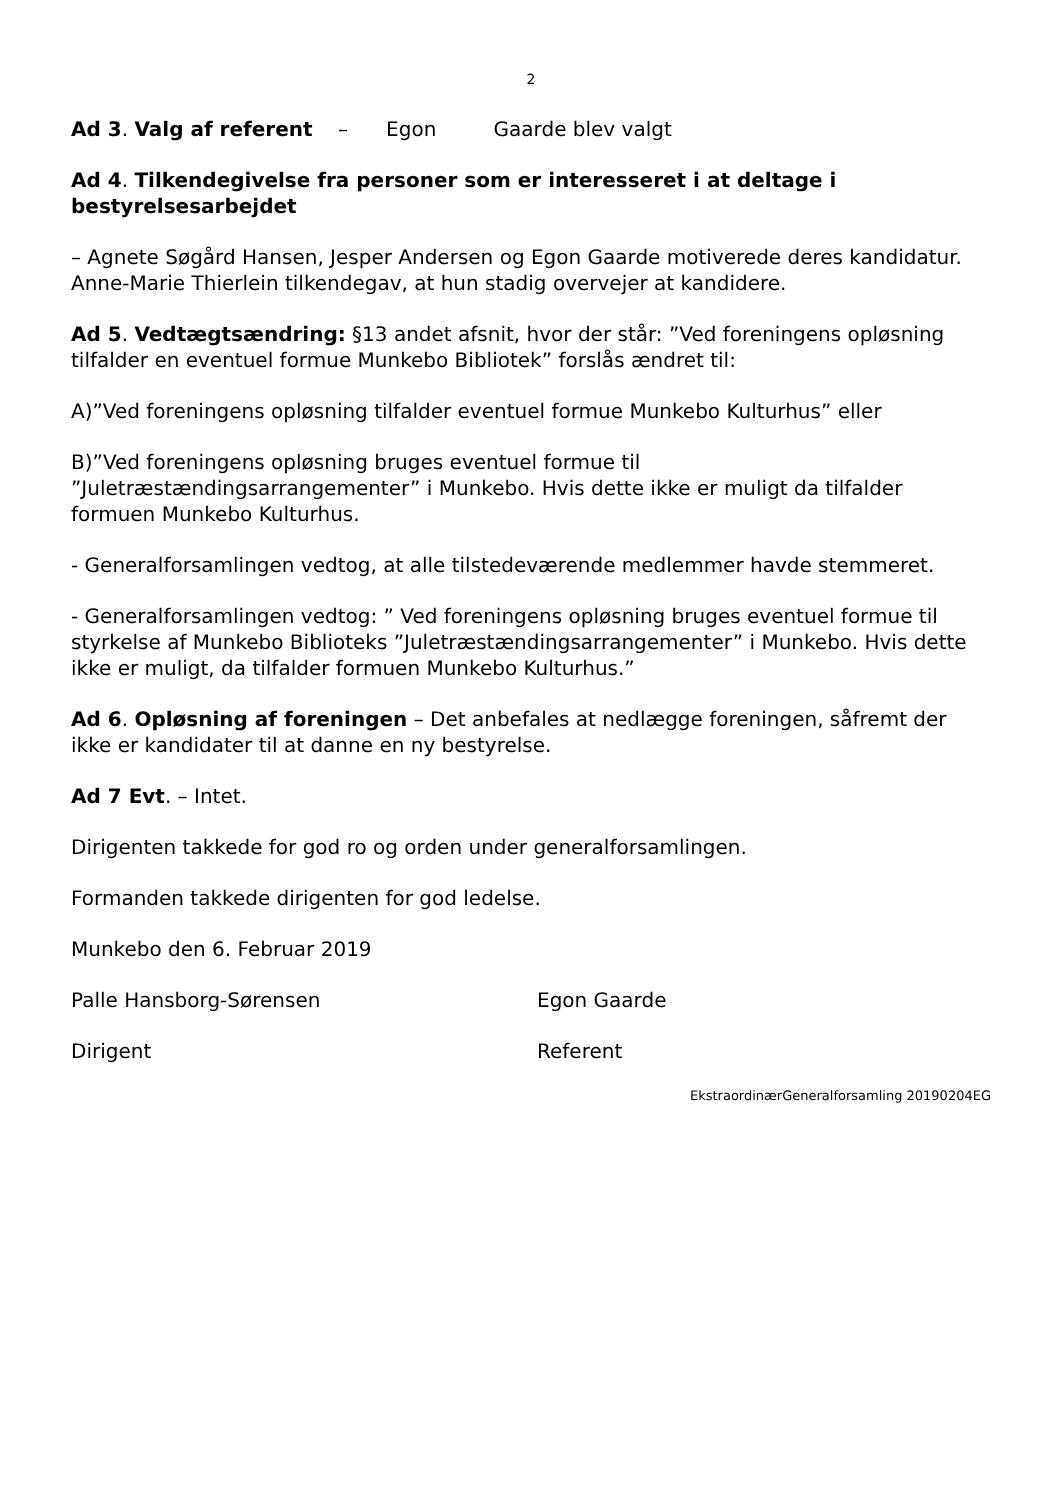2
Ad 3. Valg af referent – Egon Gaarde blev valgt
Ad 4. Tilkendegivelse fra personer som er interesseret i at deltage i bestyrelsesarbejdet
– Agnete Søgård Hansen, Jesper Andersen og Egon Gaarde motiverede deres kandidatur. Anne-Marie Thierlein tilkendegav, at hun stadig overvejer at kandidere.
Ad 5. Vedtægtsændring: §13 andet afsnit, hvor der står: ”Ved foreningens opløsning tilfalder en eventuel formue Munkebo Bibliotek” forslås ændret til:
A)”Ved foreningens opløsning tilfalder eventuel formue Munkebo Kulturhus” eller
B)”Ved foreningens opløsning bruges eventuel formue til ”Juletræstændingsarrangementer” i Munkebo. Hvis dette ikke er muligt da tilfalder formuen Munkebo Kulturhus.
- Generalforsamlingen vedtog, at alle tilstedeværende medlemmer havde stemmeret.
- Generalforsamlingen vedtog: ” Ved foreningens opløsning bruges eventuel formue til styrkelse af Munkebo Biblioteks ”Juletræstændingsarrangementer” i Munkebo. Hvis dette ikke er muligt, da tilfalder formuen Munkebo Kulturhus.”
Ad 6. Opløsning af foreningen – Det anbefales at nedlægge foreningen, såfremt der ikke er kandidater til at danne en ny bestyrelse.
Ad 7 Evt. – Intet.
Dirigenten takkede for god ro og orden under generalforsamlingen.
Formanden takkede dirigenten for god ledelse.
Munkebo den 6. Februar 2019
Palle Hansborg-Sørensen Egon Gaarde
Dirigent Referent
EkstraordinærGeneralforsamling 20190204EG